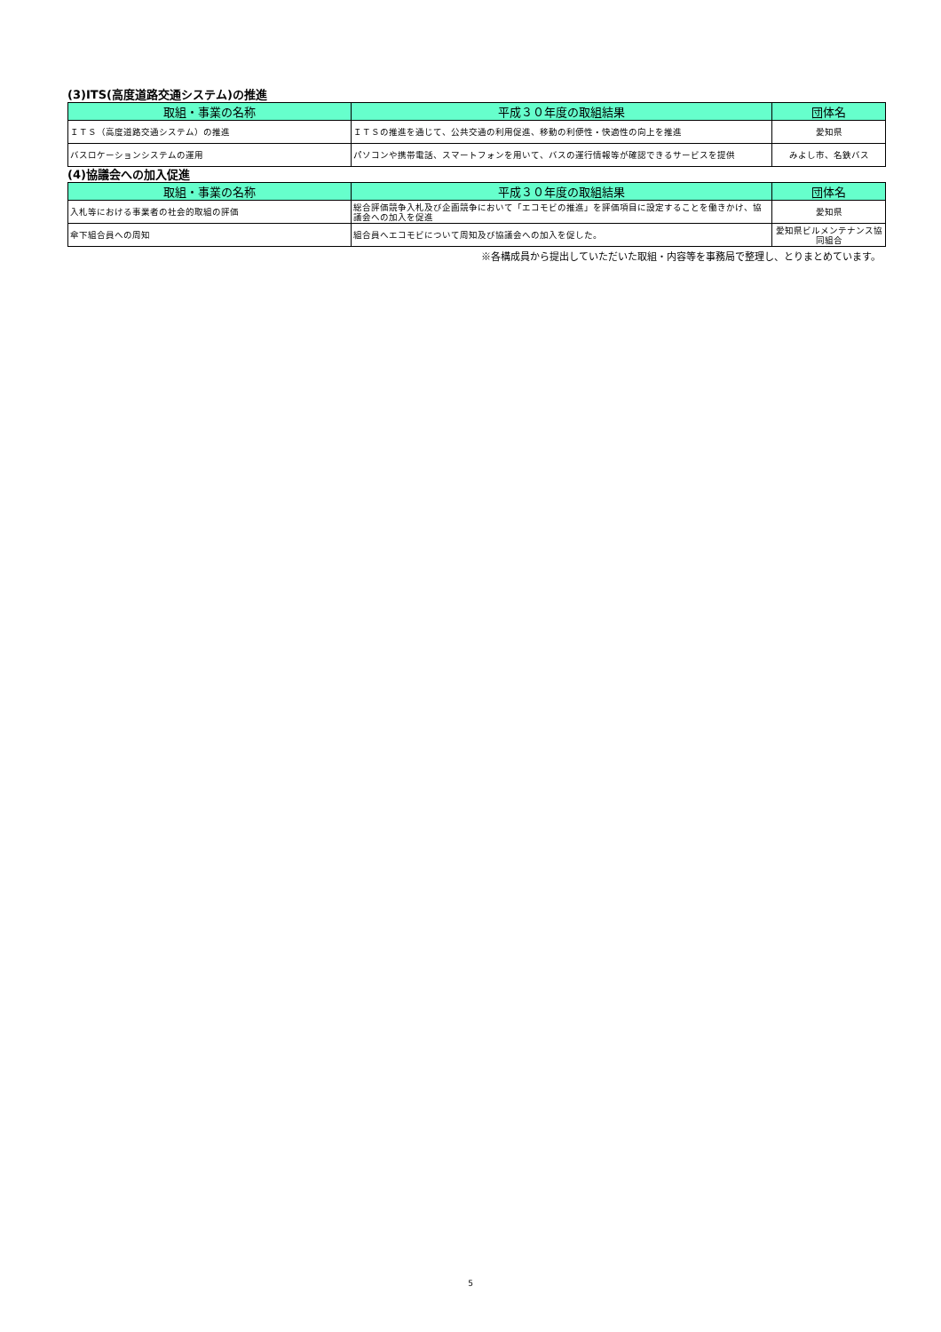(3)ITS(高度道路交通システム)の推進
| 取組・事業の名称 | 平成３０年度の取組結果 | 団体名 |
| --- | --- | --- |
| ＩＴＳ（高度道路交通システム）の推進 | ＩＴＳの推進を通じて、公共交通の利用促進、移動の利便性・快適性の向上を推進 | 愛知県 |
| バスロケーションシステムの運用 | パソコンや携帯電話、スマートフォンを用いて、バスの運行情報等が確認できるサービスを提供 | みよし市、名鉄バス |
(4)協議会への加入促進
| 取組・事業の名称 | 平成３０年度の取組結果 | 団体名 |
| --- | --- | --- |
| 入札等における事業者の社会的取組の評価 | 総合評価競争入札及び企画競争において「エコモビの推進」を評価項目に設定することを働きかけ、協議会への加入を促進 | 愛知県 |
| 傘下組合員への周知 | 組合員へエコモビについて周知及び協議会への加入を促した。 | 愛知県ビルメンテナンス協同組合 |
※各構成員から提出していただいた取組・内容等を事務局で整理し、とりまとめています。
5